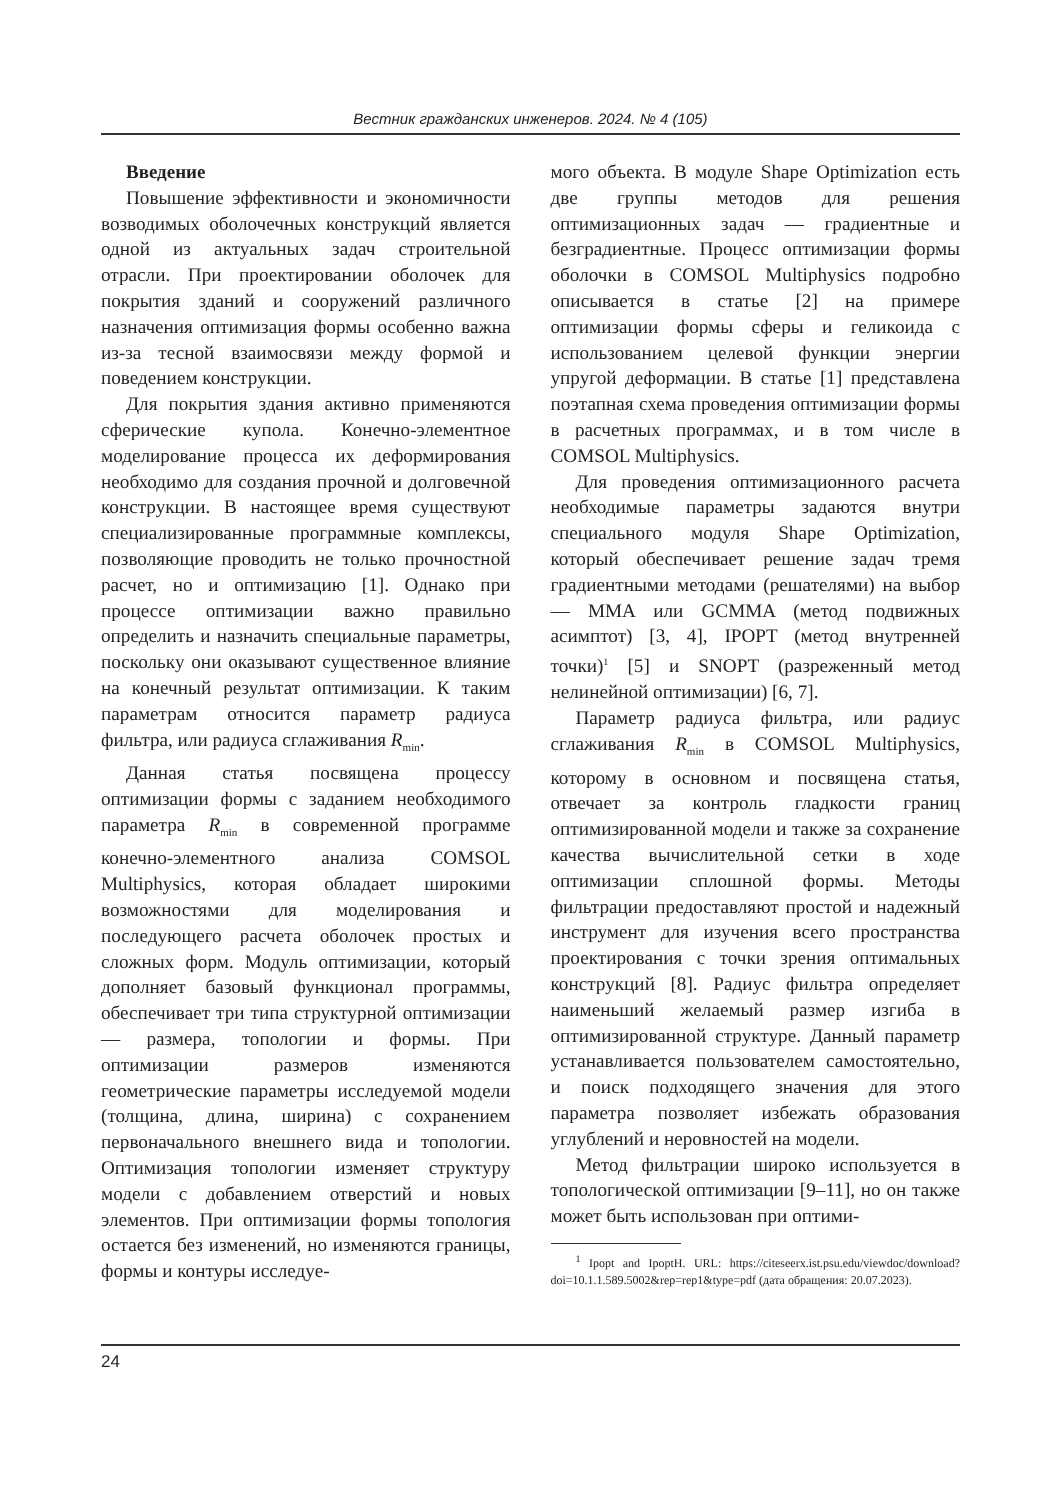Вестник гражданских инженеров. 2024. № 4 (105)
Введение
Повышение эффективности и экономичности возводимых оболочечных конструкций является одной из актуальных задач строительной отрасли. При проектировании оболочек для покрытия зданий и сооружений различного назначения оптимизация формы особенно важна из-за тесной взаимосвязи между формой и поведением конструкции.
Для покрытия здания активно применяются сферические купола. Конечно-элементное моделирование процесса их деформирования необходимо для создания прочной и долговечной конструкции. В настоящее время существуют специализированные программные комплексы, позволяющие проводить не только прочностной расчет, но и оптимизацию [1]. Однако при процессе оптимизации важно правильно определить и назначить специальные параметры, поскольку они оказывают существенное влияние на конечный результат оптимизации. К таким параметрам относится параметр радиуса фильтра, или радиуса сглаживания R<sub>min</sub>.
Данная статья посвящена процессу оптимизации формы с заданием необходимого параметра R<sub>min</sub> в современной программе конечно-элементного анализа COMSOL Multiphysics, которая обладает широкими возможностями для моделирования и последующего расчета оболочек простых и сложных форм. Модуль оптимизации, который дополняет базовый функционал программы, обеспечивает три типа структурной оптимизации — размера, топологии и формы. При оптимизации размеров изменяются геометрические параметры исследуемой модели (толщина, длина, ширина) с сохранением первоначального внешнего вида и топологии. Оптимизация топологии изменяет структуру модели с добавлением отверстий и новых элементов. При оптимизации формы топология остается без изменений, но изменяются границы, формы и контуры исследуе-
мого объекта. В модуле Shape Optimization есть две группы методов для решения оптимизационных задач — градиентные и безградиентные. Процесс оптимизации формы оболочки в COMSOL Multiphysics подробно описывается в статье [2] на примере оптимизации формы сферы и геликоида с использованием целевой функции энергии упругой деформации. В статье [1] представлена поэтапная схема проведения оптимизации формы в расчетных программах, и в том числе в COMSOL Multiphysics.
Для проведения оптимизационного расчета необходимые параметры задаются внутри специального модуля Shape Optimization, который обеспечивает решение задач тремя градиентными методами (решателями) на выбор — MMA или GCMMA (метод подвижных асимптот) [3, 4], IPOPT (метод внутренней точки)<sup>1</sup> [5] и SNOPT (разреженный метод нелинейной оптимизации) [6, 7].
Параметр радиуса фильтра, или радиус сглаживания R<sub>min</sub> в COMSOL Multiphysics, которому в основном и посвящена статья, отвечает за контроль гладкости границ оптимизированной модели и также за сохранение качества вычислительной сетки в ходе оптимизации сплошной формы. Методы фильтрации предоставляют простой и надежный инструмент для изучения всего пространства проектирования с точки зрения оптимальных конструкций [8]. Радиус фильтра определяет наименьший желаемый размер изгиба в оптимизированной структуре. Данный параметр устанавливается пользователем самостоятельно, и поиск подходящего значения для этого параметра позволяет избежать образования углублений и неровностей на модели.
Метод фильтрации широко используется в топологической оптимизации [9–11], но он также может быть использован при оптими-
<sup>1</sup> Ipopt and IpoptH. URL: https://citeseerx.ist.psu.edu/viewdoc/download?doi=10.1.1.589.5002&rep=rep1&type=pdf (дата обращения: 20.07.2023).
24